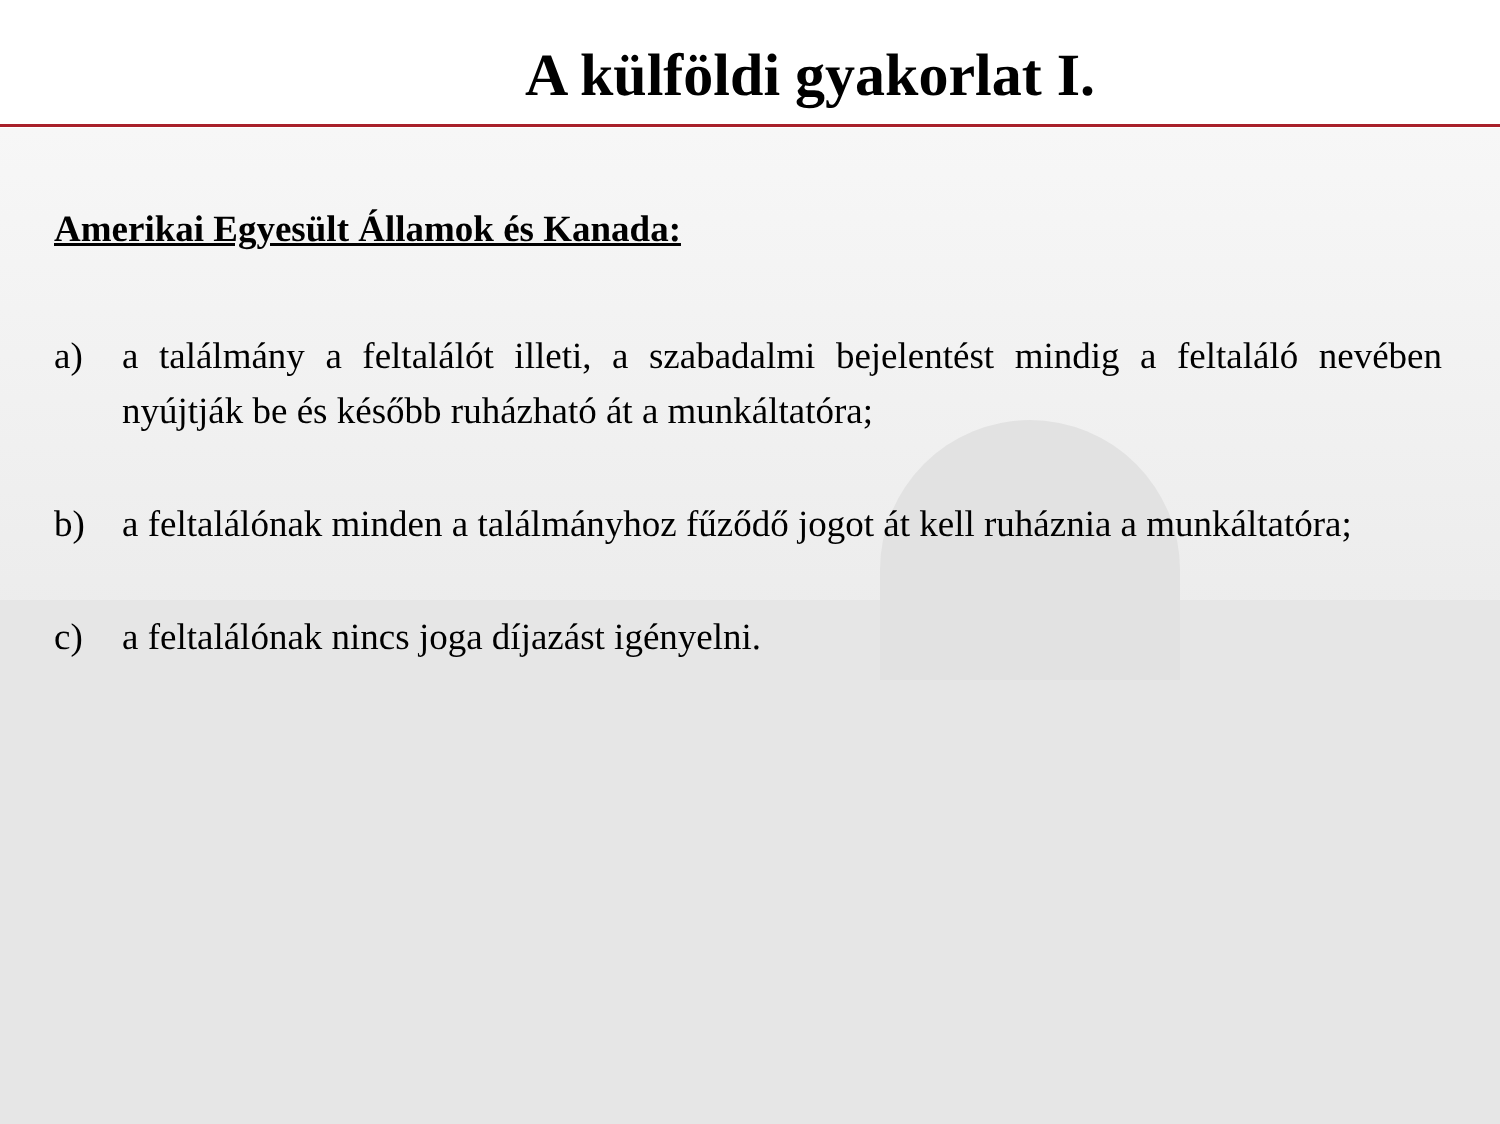A külföldi gyakorlat I.
Amerikai Egyesült Államok és Kanada:
a) a találmány a feltalálót illeti, a szabadalmi bejelentést mindig a feltaláló nevében nyújtják be és később ruházható át a munkáltatóra;
b) a feltalálónak minden a találmányhoz fűződő jogot át kell ruháznia a munkáltatóra;
c) a feltalálónak nincs joga díjazást igényelni.